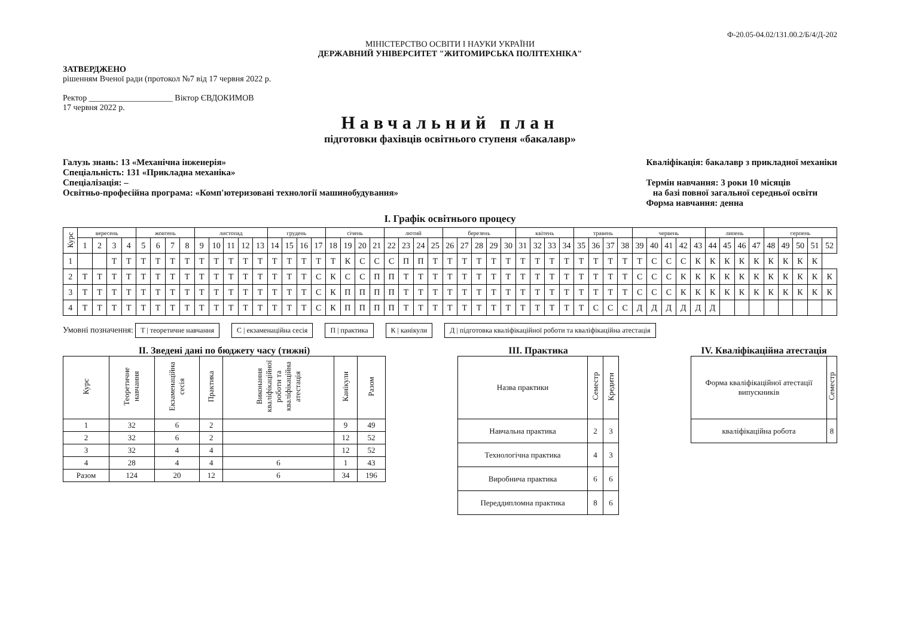Ф-20.05-04.02/131.00.2/Б/4/Д-202
МІНІСТЕРСТВО ОСВІТИ І НАУКИ УКРАЇНИ
ДЕРЖАВНИЙ УНІВЕРСИТЕТ "ЖИТОМИРСЬКА ПОЛІТЕХНІКА"
ЗАТВЕРДЖЕНО
рішенням Вченої ради (протокол №7 від 17 червня 2022 р.
Ректор ____________________ Віктор ЄВДОКИМОВ
17 червня 2022 р.
Навчальний план
підготовки фахівців освітнього ступеня «бакалавр»
Галузь знань: 13 «Механічна інженерія»
Спеціальність: 131 «Прикладна механіка»
Спеціалізація: –
Освітньо-професійна програма: «Комп'ютеризовані технології машинобудування»
Кваліфікація: бакалавр з прикладної механіки
Термін навчання: 3 роки 10 місяців
на базі повної загальної середньої освіти
Форма навчання: денна
І. Графік освітнього процесу
| Курс | вересень | | | | жовтень | | | | листопад | | | | | грудень | | | | січень | | | | лютий | | | | березень | | | | | квітень | | | | травень | | | | червень | | | | | липень | | | | серпень | | | | |
| | 1 | 2 | 3 | 4 | 5 | 6 | 7 | 8 | 9 | 10 | 11 | 12 | 13 | 14 | 15 | 16 | 17 | 18 | 19 | 20 | 21 | 22 | 23 | 24 | 25 | 26 | 27 | 28 | 29 | 30 | 31 | 32 | 33 | 34 | 35 | 36 | 37 | 38 | 39 | 40 | 41 | 42 | 43 | 44 | 45 | 46 | 47 | 48 | 49 | 50 | 51 | 52 |
| 1 | | | Т | Т | Т | Т | Т | Т | Т | Т | Т | Т | Т | Т | Т | Т | Т | Т | К | С | С | С | П | П | Т | Т | Т | Т | Т | Т | Т | Т | Т | Т | Т | Т | Т | Т | Т | С | С | С | К | К | К | К | К | К | К | К | К | |
| 2 | Т | Т | Т | Т | Т | Т | Т | Т | Т | Т | Т | Т | Т | Т | Т | Т | С | К | С | С | П | П | Т | Т | Т | Т | Т | Т | Т | Т | Т | Т | Т | Т | Т | Т | Т | Т | С | С | С | К | К | К | К | К | К | К | К | К | К | К |
| 3 | Т | Т | Т | Т | Т | Т | Т | Т | Т | Т | Т | Т | Т | Т | Т | Т | С | К | П | П | П | П | Т | Т | Т | Т | Т | Т | Т | Т | Т | Т | Т | Т | Т | Т | Т | Т | С | С | С | К | К | К | К | К | К | К | К | К | К | К |
| 4 | Т | Т | Т | Т | Т | Т | Т | Т | Т | Т | Т | Т | Т | Т | Т | Т | С | К | П | П | П | П | Т | Т | Т | Т | Т | Т | Т | Т | Т | Т | Т | Т | Т | С | С | С | Д | Д | Д | Д | Д | Д | | | | | | | | |
Умовні позначення: Т | теоретичне навчання С | екзаменаційна сесія П | практика К | канікули Д | підготовка кваліфікаційної роботи та кваліфікаційна атестація
ІІ. Зведені дані по бюджету часу (тижні)
| Курс | Теоретичне навчання | Екзаменаційна сесія | Практика | Виконання кваліфікаційної роботи та кваліфікаційна атестація | Канікули | Разом |
| 1 | 32 | 6 | 2 | | 9 | 49 |
| 2 | 32 | 6 | 2 | | 12 | 52 |
| 3 | 32 | 4 | 4 | | 12 | 52 |
| 4 | 28 | 4 | 4 | 6 | 1 | 43 |
| Разом | 124 | 20 | 12 | 6 | 34 | 196 |
ІІІ. Практика
| Назва практики | Семестр | Кредити |
| Навчальна практика | 2 | 3 |
| Технологічна практика | 4 | 3 |
| Виробнича практика | 6 | 6 |
| Переддипломна практика | 8 | 6 |
IV. Кваліфікаційна атестація
| Форма кваліфікаційної атестації випускників | Семестр |
| кваліфікаційна робота | 8 |